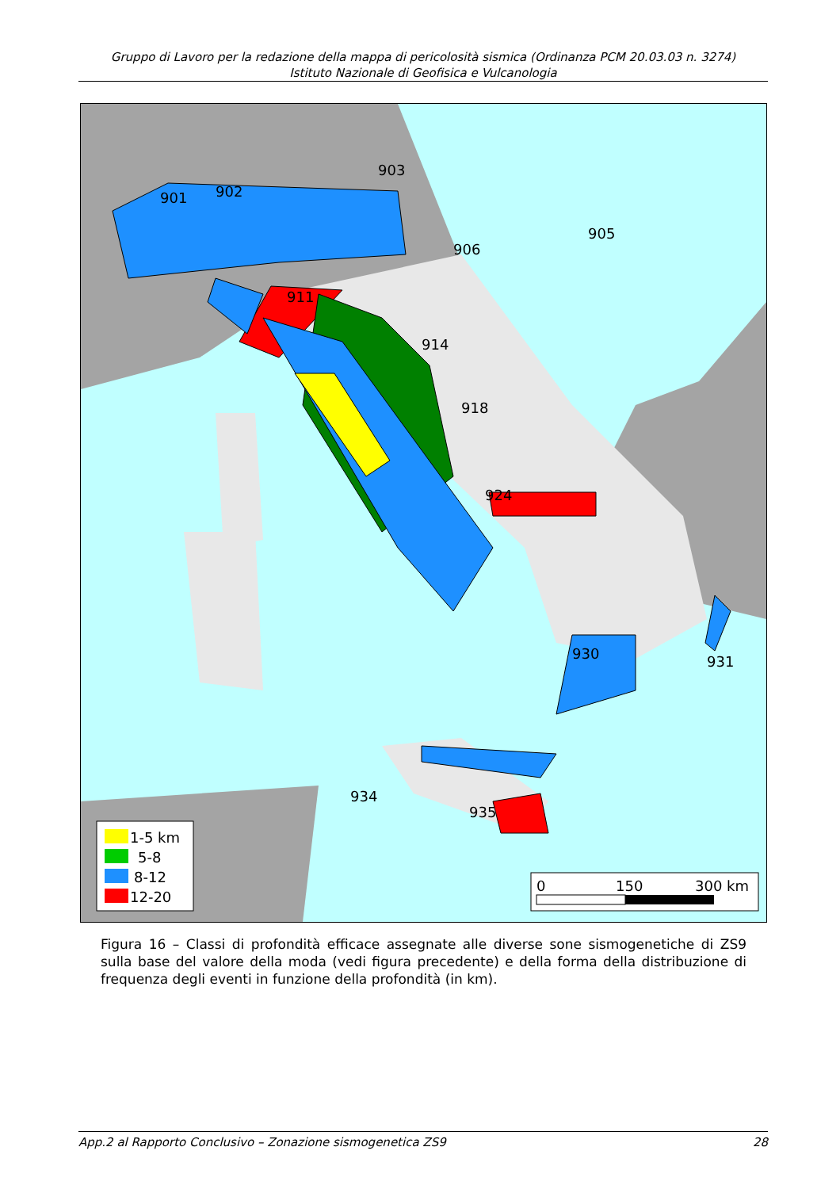Gruppo di Lavoro per la redazione della mappa di pericolosità sismica (Ordinanza PCM 20.03.03 n. 3274)
Istituto Nazionale di Geofisica e Vulcanologia
901
902
903
905
906
911
914
918
924
930
931
935
934
1-5 km
5-8
8-12
12-20
0
150
300 km
Figura 16 – Classi di profondità efficace assegnate alle diverse sone sismogenetiche di ZS9 sulla base del valore della moda (vedi figura precedente) e della forma della distribuzione di frequenza degli eventi in funzione della profondità (in km).
App.2 al Rapporto Conclusivo – Zonazione sismogenetica ZS9 28